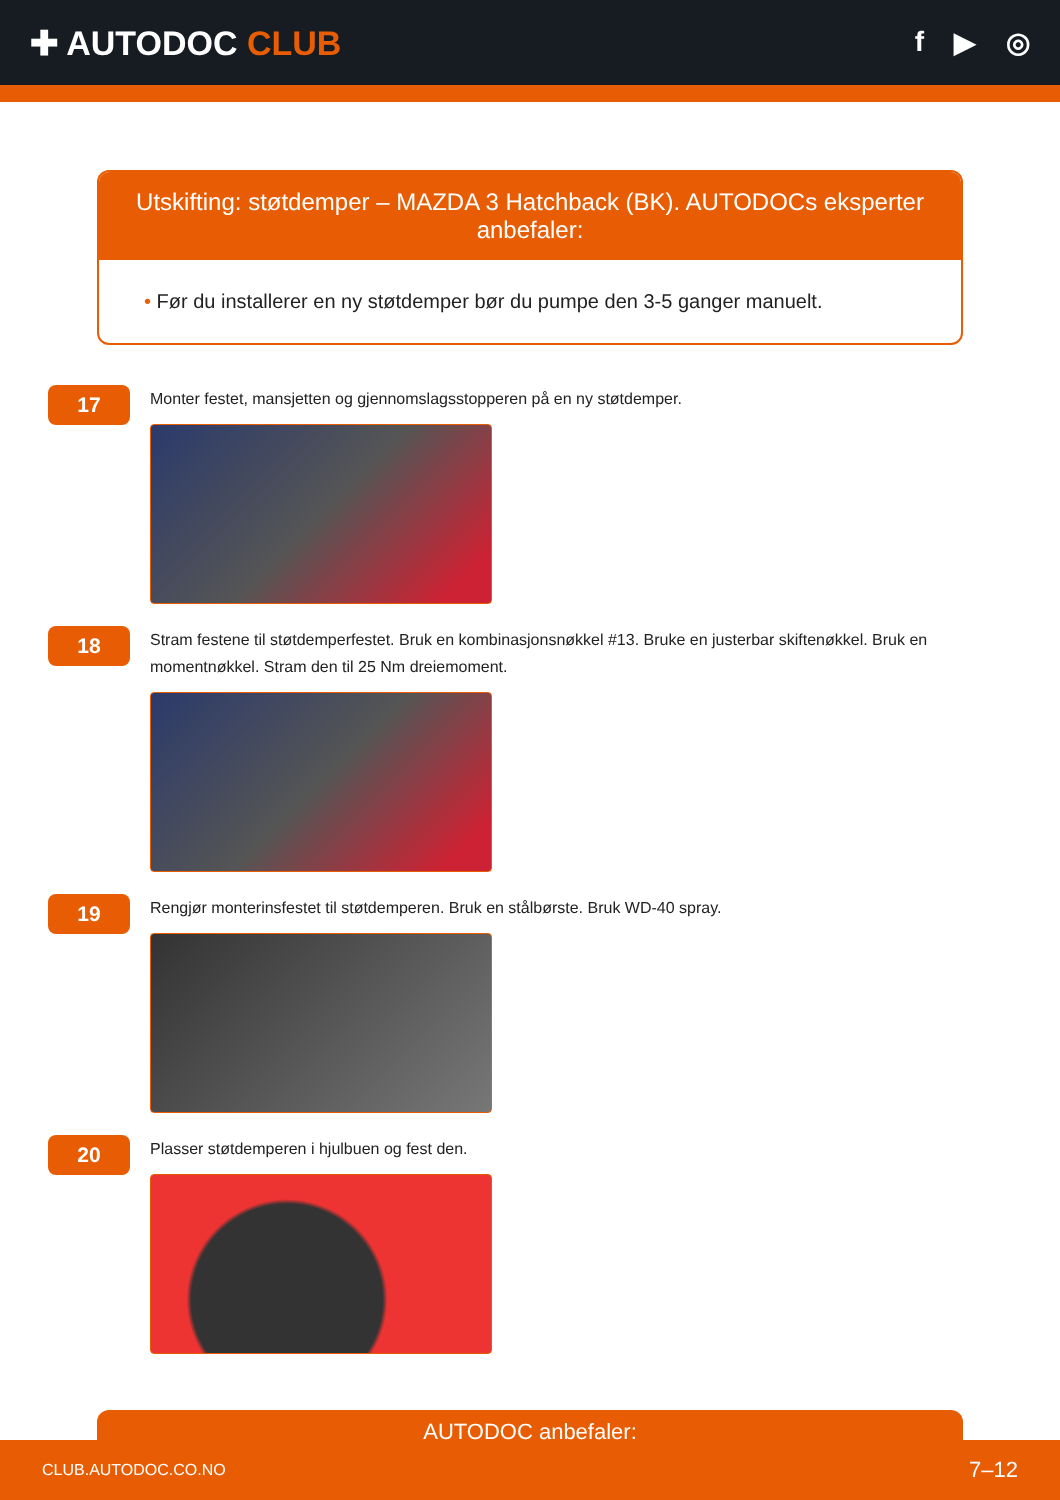✚ AUTODOC CLUB
f ▶ ◎
Utskifting: støtdemper – MAZDA 3 Hatchback (BK). AUTODOCs eksperter anbefaler:
• Før du installerer en ny støtdemper bør du pumpe den 3-5 ganger manuelt.
17
Monter festet, mansjetten og gjennomslagsstopperen på en ny støtdemper.
18
Stram festene til støtdemperfestet. Bruk en kombinasjonsnøkkel #13. Bruke en justerbar skiftenøkkel. Bruk en momentnøkkel. Stram den til 25 Nm dreiemoment.
19
Rengjør monterinsfestet til støtdemperen. Bruk en stålbørste. Bruk WD-40 spray.
20
Plasser støtdemperen i hjulbuen og fest den.
AUTODOC anbefaler:
CLUB.AUTODOC.CO.NO 7–12